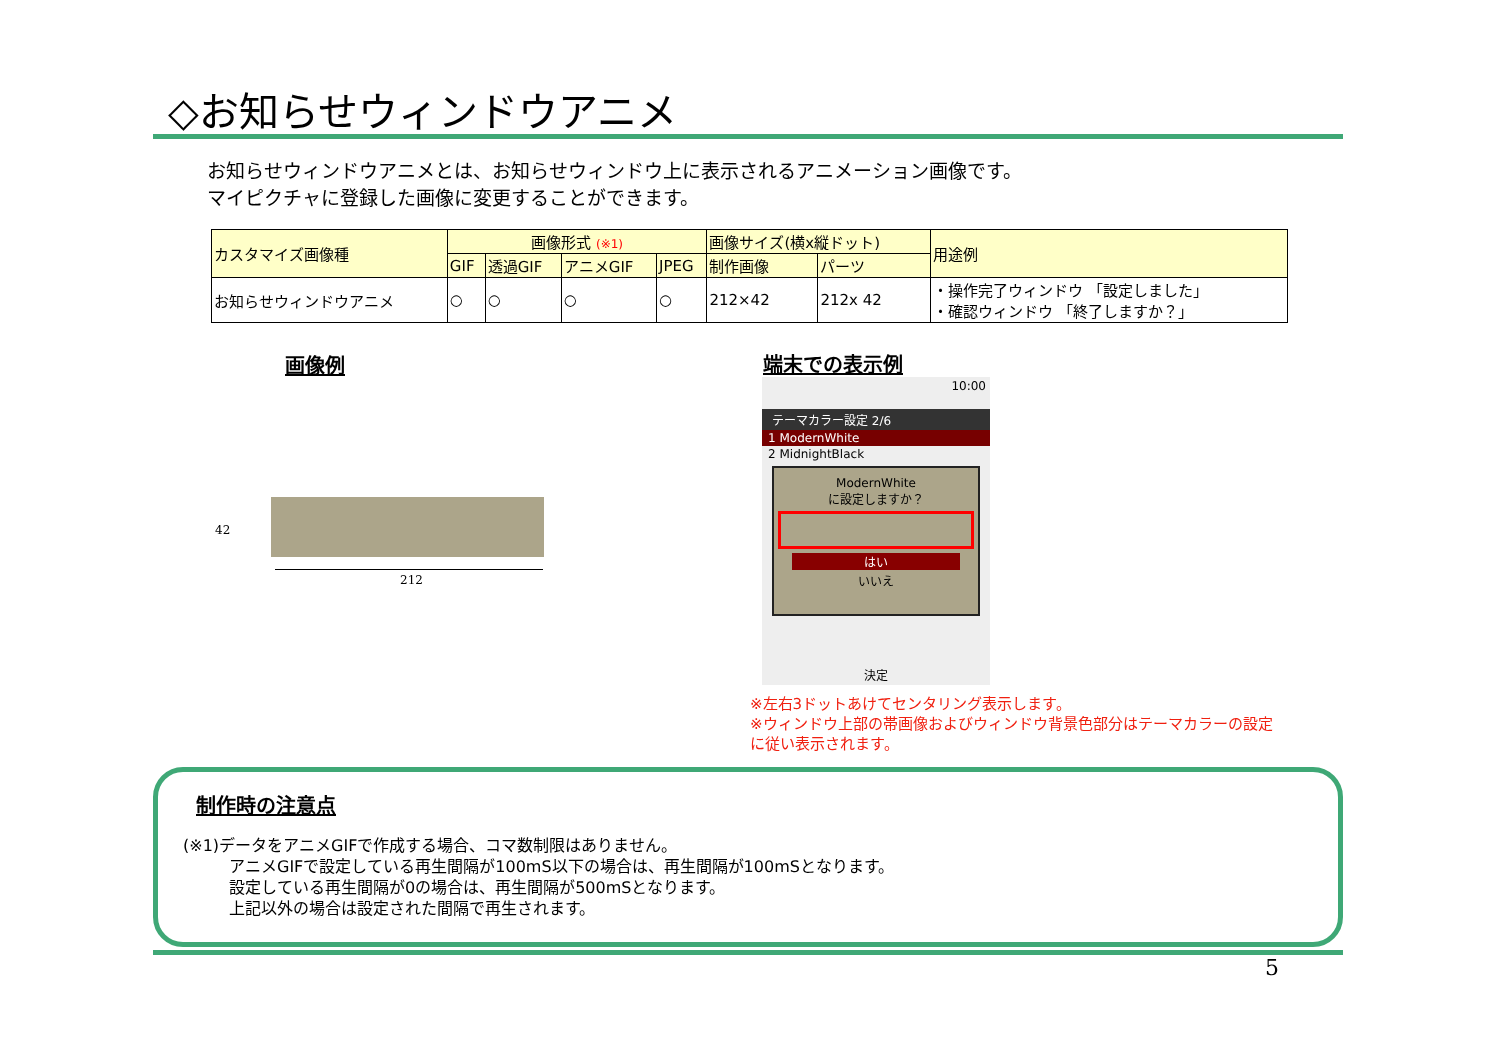◇お知らせウィンドウアニメ
お知らせウィンドウアニメとは、お知らせウィンドウ上に表示されるアニメーション画像です。
マイピクチャに登録した画像に変更することができます。
| カスタマイズ画像種 | 画像形式 (※1) | | | | 画像サイズ(横x縦ドット) | | 用途例 |
| --- | --- | --- | --- | --- | --- | --- | --- |
| | GIF | 透過GIF | アニメGIF | JPEG | 制作画像 | パーツ | |
| お知らせウィンドウアニメ | ○ | ○ | ○ | ○ | 212×42 | 212x 42 | ・操作完了ウィンドウ 「設定しました」 ・確認ウィンドウ 「終了しますか？」 |
画像例 端末での表示例
42
212
10:00
テーマカラー設定 2/6
1 ModernWhite
2 MidnightBlack
ModernWhite
に設定しますか？
はい
いいえ
決定
※左右3ドットあけてセンタリング表示します。
※ウィンドウ上部の帯画像およびウィンドウ背景色部分はテーマカラーの設定
に従い表示されます。
制作時の注意点
(※1)データをアニメGIFで作成する場合、コマ数制限はありません。
アニメGIFで設定している再生間隔が100mS以下の場合は、再生間隔が100mSとなります。
設定している再生間隔が0の場合は、再生間隔が500mSとなります。
上記以外の場合は設定された間隔で再生されます。
5